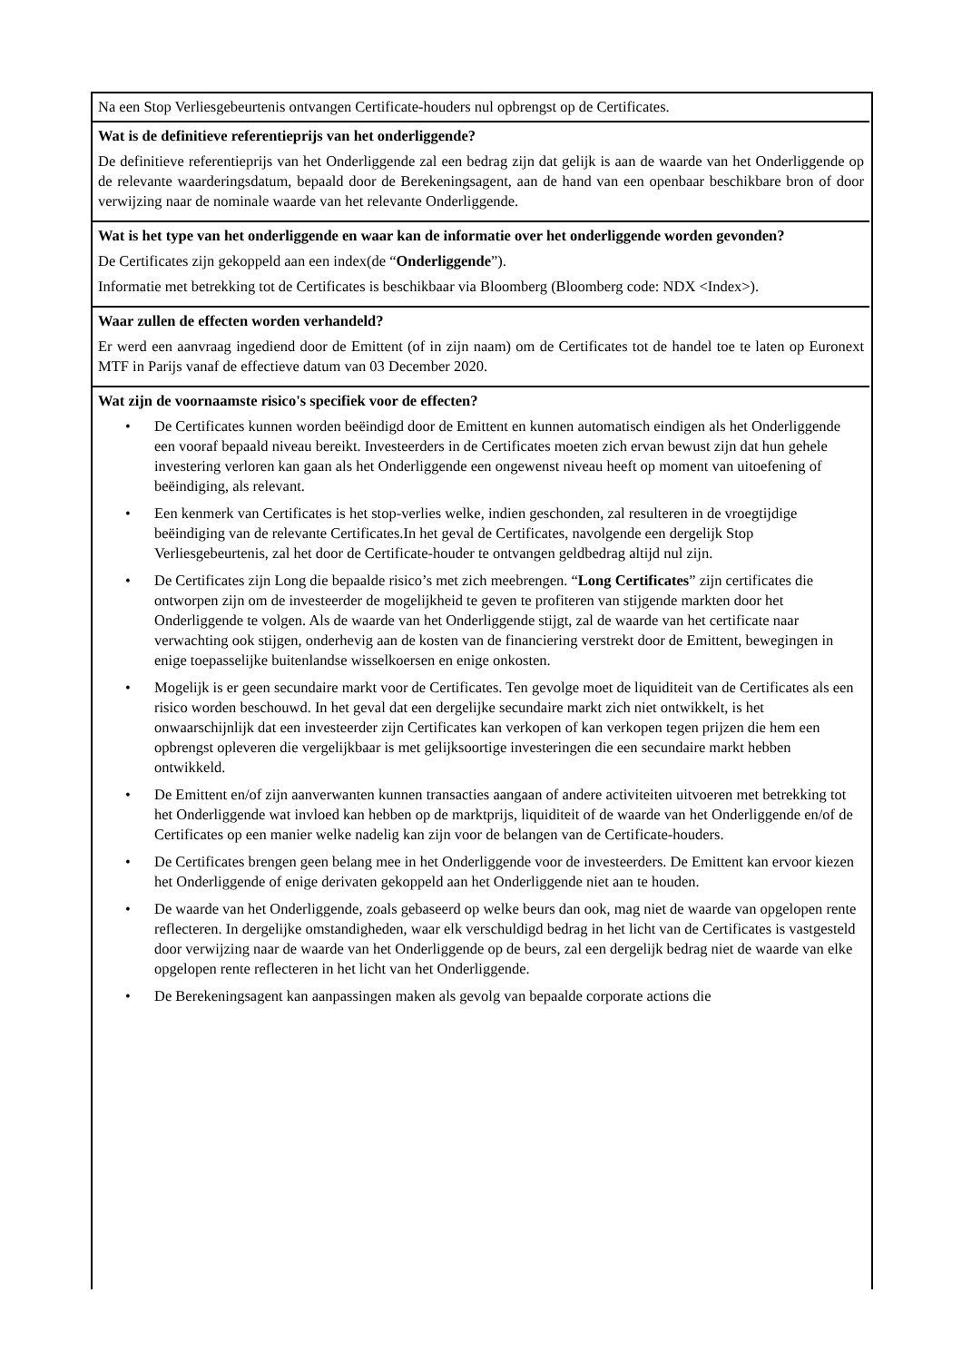| Na een Stop Verliesgebeurtenis ontvangen Certificate-houders nul opbrengst op de Certificates. |
| Wat is de definitieve referentieprijs van het onderliggende? De definitieve referentieprijs van het Onderliggende zal een bedrag zijn dat gelijk is aan de waarde van het Onderliggende op de relevante waarderingsdatum, bepaald door de Berekeningsagent, aan de hand van een openbaar beschikbare bron of door verwijzing naar de nominale waarde van het relevante Onderliggende. |
| Wat is het type van het onderliggende en waar kan de informatie over het onderliggende worden gevonden? De Certificates zijn gekoppeld aan een index(de “ Onderliggende ”). Informatie met betrekking tot de Certificates is beschikbaar via Bloomberg (Bloomberg code: NDX <Index>). |
| Waar zullen de effecten worden verhandeld? Er werd een aanvraag ingediend door de Emittent (of in zijn naam) om de Certificates tot de handel toe te laten op Euronext MTF in Parijs vanaf de effectieve datum van 03 December 2020. |
| Wat zijn de voornaamste risico's specifiek voor de effecten? • De Certificates kunnen worden beëindigd door de Emittent en kunnen automatisch eindigen als het Onderliggende een vooraf bepaald niveau bereikt. Investeerders in de Certificates moeten zich ervan bewust zijn dat hun gehele investering verloren kan gaan als het Onderliggende een ongewenst niveau heeft op moment van uitoefening of beëindiging, als relevant. • Een kenmerk van Certificates is het stop-verlies welke, indien geschonden, zal resulteren in de vroegtijdige beëindiging van de relevante Certificates.In het geval de Certificates, navolgende een dergelijk Stop Verliesgebeurtenis, zal het door de Certificate-houder te ontvangen geldbedrag altijd nul zijn. • De Certificates zijn Long die bepaalde risico’s met zich meebrengen. “ Long Certificates ” zijn certificates die ontworpen zijn om de investeerder de mogelijkheid te geven te profiteren van stijgende markten door het Onderliggende te volgen. Als de waarde van het Onderliggende stijgt, zal de waarde van het certificate naar verwachting ook stijgen, onderhevig aan de kosten van de financiering verstrekt door de Emittent, bewegingen in enige toepasselijke buitenlandse wisselkoersen en enige onkosten. • Mogelijk is er geen secundaire markt voor de Certificates. Ten gevolge moet de liquiditeit van de Certificates als een risico worden beschouwd. In het geval dat een dergelijke secundaire markt zich niet ontwikkelt, is het onwaarschijnlijk dat een investeerder zijn Certificates kan verkopen of kan verkopen tegen prijzen die hem een opbrengst opleveren die vergelijkbaar is met gelijksoortige investeringen die een secundaire markt hebben ontwikkeld. • De Emittent en/of zijn aanverwanten kunnen transacties aangaan of andere activiteiten uitvoeren met betrekking tot het Onderliggende wat invloed kan hebben op de marktprijs, liquiditeit of de waarde van het Onderliggende en/of de Certificates op een manier welke nadelig kan zijn voor de belangen van de Certificate-houders. • De Certificates brengen geen belang mee in het Onderliggende voor de investeerders. De Emittent kan ervoor kiezen het Onderliggende of enige derivaten gekoppeld aan het Onderliggende niet aan te houden. • De waarde van het Onderliggende, zoals gebaseerd op welke beurs dan ook, mag niet de waarde van opgelopen rente reflecteren. In dergelijke omstandigheden, waar elk verschuldigd bedrag in het licht van de Certificates is vastgesteld door verwijzing naar de waarde van het Onderliggende op de beurs, zal een dergelijk bedrag niet de waarde van elke opgelopen rente reflecteren in het licht van het Onderliggende. • De Berekeningsagent kan aanpassingen maken als gevolg van bepaalde corporate actions die |